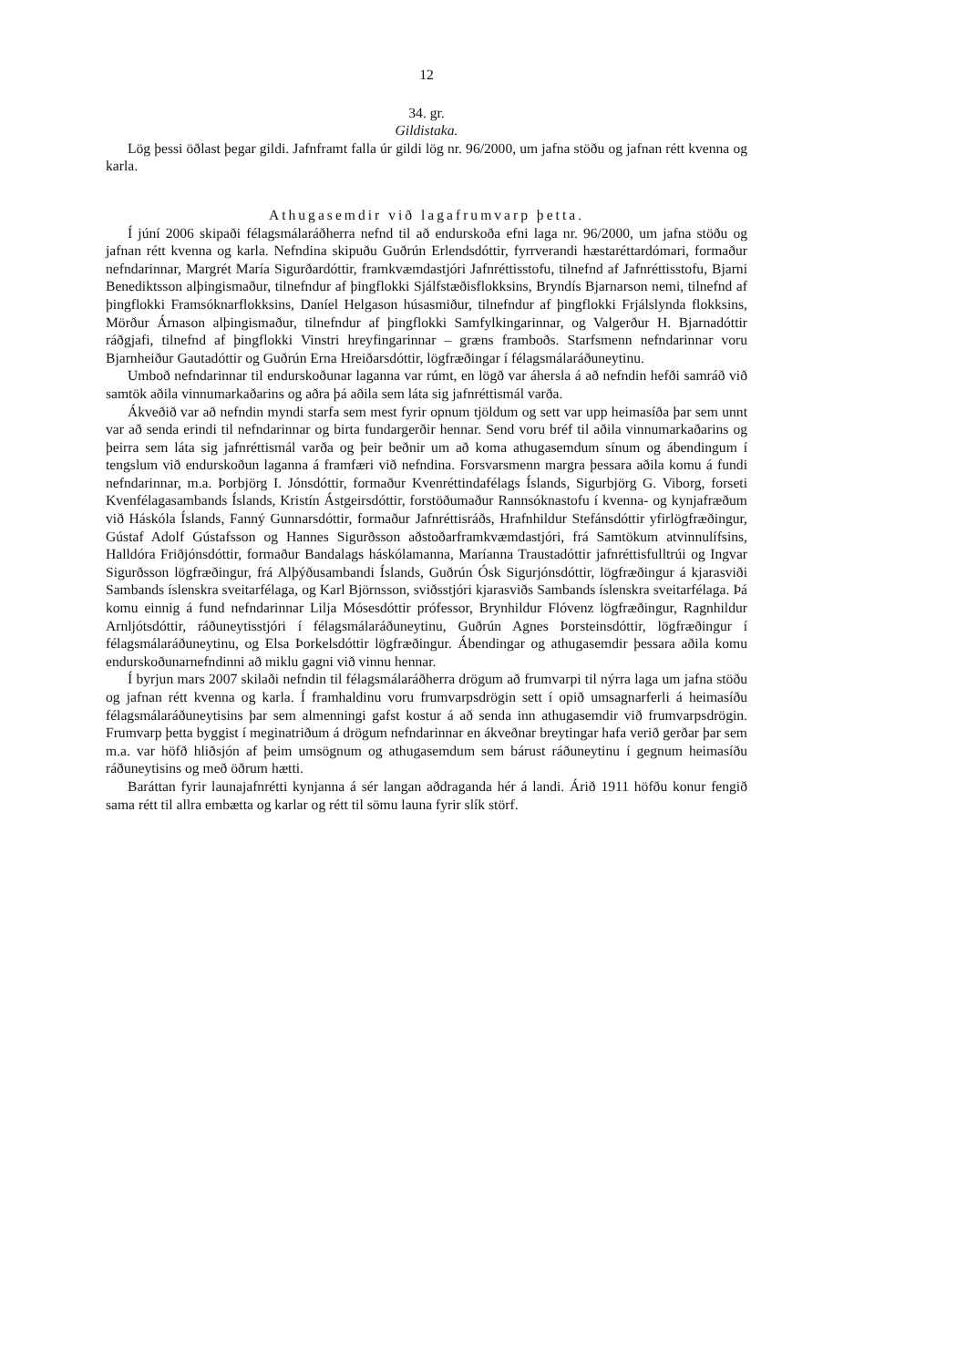12
34. gr.
Gildistaka.
Lög þessi öðlast þegar gildi. Jafnframt falla úr gildi lög nr. 96/2000, um jafna stöðu og jafnan rétt kvenna og karla.
Athugasemdir við lagafrumvarp þetta.
Í júní 2006 skipaði félagsmálaráðherra nefnd til að endurskoða efni laga nr. 96/2000, um jafna stöðu og jafnan rétt kvenna og karla. Nefndina skipuðu Guðrún Erlendsdóttir, fyrrverandi hæstaréttardómari, formaður nefndarinnar, Margrét María Sigurðardóttir, framkvæmdastjóri Jafnréttisstofu, tilnefnd af Jafnréttisstofu, Bjarni Benediktsson alþingismaður, tilnefndur af þingflokki Sjálfstæðisflokksins, Bryndís Bjarnarson nemi, tilnefnd af þingflokki Framsóknarflokksins, Daníel Helgason húsasmiður, tilnefndur af þingflokki Frjálslynda flokksins, Mörður Árnason alþingismaður, tilnefndur af þingflokki Samfylkingarinnar, og Valgerður H. Bjarnadóttir ráðgjafi, tilnefnd af þingflokki Vinstri hreyfingarinnar – græns framboðs. Starfsmenn nefndarinnar voru Bjarnheiður Gautadóttir og Guðrún Erna Hreiðarsdóttir, lögfræðingar í félagsmálaráðuneytinu.
Umboð nefndarinnar til endurskoðunar laganna var rúmt, en lögð var áhersla á að nefndin hefði samráð við samtök aðila vinnumarkaðarins og aðra þá aðila sem láta sig jafnréttismál varða.
Ákveðið var að nefndin myndi starfa sem mest fyrir opnum tjöldum og sett var upp heimasíða þar sem unnt var að senda erindi til nefndarinnar og birta fundargerðir hennar. Send voru bréf til aðila vinnumarkaðarins og þeirra sem láta sig jafnréttismál varða og þeir beðnir um að koma athugasemdum sínum og ábendingum í tengslum við endurskoðun laganna á framfæri við nefndina. Forsvarsmenn margra þessara aðila komu á fundi nefndarinnar, m.a. Þorbjörg I. Jónsdóttir, formaður Kvenréttindafélags Íslands, Sigurbjörg G. Viborg, forseti Kvenfélagasambands Íslands, Kristín Ástgeirsdóttir, forstöðumaður Rannsóknastofu í kvenna- og kynjafræðum við Háskóla Íslands, Fanný Gunnarsdóttir, formaður Jafnréttisráðs, Hrafnhildur Stefánsdóttir yfirlögfræðingur, Gústaf Adolf Gústafsson og Hannes Sigurðsson aðstoðarframkvæmdastjóri, frá Samtökum atvinnulífsins, Halldóra Friðjónsdóttir, formaður Bandalags háskólamanna, Maríanna Traustadóttir jafnréttisfulltrúi og Ingvar Sigurðsson lögfræðingur, frá Alþýðusambandi Íslands, Guðrún Ósk Sigurjónsdóttir, lögfræðingur á kjarasviði Sambands íslenskra sveitarfélaga, og Karl Björnsson, sviðsstjóri kjarasviðs Sambands íslenskra sveitarfélaga. Þá komu einnig á fund nefndarinnar Lilja Mósesdóttir prófessor, Brynhildur Flóvenz lögfræðingur, Ragnhildur Arnljótsdóttir, ráðuneytisstjóri í félagsmálaráðuneytinu, Guðrún Agnes Þorsteinsdóttir, lögfræðingur í félagsmálaráðuneytinu, og Elsa Þorkelsdóttir lögfræðingur. Ábendingar og athugasemdir þessara aðila komu endurskoðunarnefndinni að miklu gagni við vinnu hennar.
Í byrjun mars 2007 skilaði nefndin til félagsmálaráðherra drögum að frumvarpi til nýrra laga um jafna stöðu og jafnan rétt kvenna og karla. Í framhaldinu voru frumvarpsdrögin sett í opið umsagnarferli á heimasíðu félagsmálaráðuneytisins þar sem almenningi gafst kostur á að senda inn athugasemdir við frumvarpsdrögin. Frumvarp þetta byggist í meginatriðum á drögum nefndarinnar en ákveðnar breytingar hafa verið gerðar þar sem m.a. var höfð hliðsjón af þeim umsögnum og athugasemdum sem bárust ráðuneytinu í gegnum heimasíðu ráðuneytisins og með öðrum hætti.
Baráttan fyrir launajafnrétti kynjanna á sér langan aðdraganda hér á landi. Árið 1911 höfðu konur fengið sama rétt til allra embætta og karlar og rétt til sömu launa fyrir slík störf.